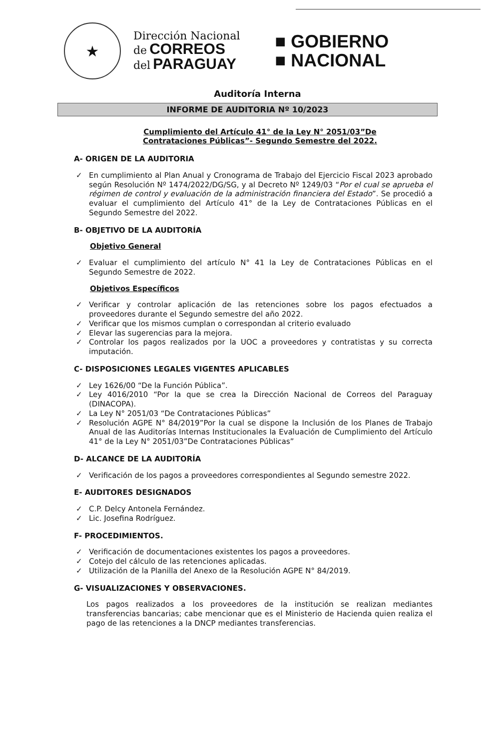★
Dirección Nacional
de CORREOS
del PARAGUAY
■ GOBIERNO
■ NACIONAL
Auditoría Interna
INFORME DE AUDITORIA Nº 10/2023
Cumplimiento del Artículo 41° de la Ley N° 2051/03”De Contrataciones Públicas”- Segundo Semestre del 2022.
A- ORIGEN DE LA AUDITORIA
✓ En cumplimiento al Plan Anual y Cronograma de Trabajo del Ejercicio Fiscal 2023 aprobado según Resolución Nº 1474/2022/DG/SG, y al Decreto Nº 1249/03 “Por el cual se aprueba el régimen de control y evaluación de la administración financiera del Estado”. Se procedió a evaluar el cumplimiento del Artículo 41° de la Ley de Contrataciones Públicas en el Segundo Semestre del 2022.
B- OBJETIVO DE LA AUDITORÍA
Objetivo General
✓ Evaluar el cumplimiento del artículo N° 41 la Ley de Contrataciones Públicas en el Segundo Semestre de 2022.
Objetivos Específicos
✓ Verificar y controlar aplicación de las retenciones sobre los pagos efectuados a proveedores durante el Segundo semestre del año 2022.
✓ Verificar que los mismos cumplan o correspondan al criterio evaluado
✓ Elevar las sugerencias para la mejora.
✓ Controlar los pagos realizados por la UOC a proveedores y contratistas y su correcta imputación.
C- DISPOSICIONES LEGALES VIGENTES APLICABLES
✓ Ley 1626/00 “De la Función Pública”.
✓ Ley 4016/2010 “Por la que se crea la Dirección Nacional de Correos del Paraguay (DINACOPA).
✓ La Ley N° 2051/03 “De Contrataciones Públicas”
✓ Resolución AGPE N° 84/2019”Por la cual se dispone la Inclusión de los Planes de Trabajo Anual de las Auditorías Internas Institucionales la Evaluación de Cumplimiento del Artículo 41° de la Ley N° 2051/03”De Contrataciones Públicas”
D- ALCANCE DE LA AUDITORÍA
✓ Verificación de los pagos a proveedores correspondientes al Segundo semestre 2022.
E- AUDITORES DESIGNADOS
✓ C.P. Delcy Antonela Fernández.
✓ Lic. Josefina Rodríguez.
F- PROCEDIMIENTOS.
✓ Verificación de documentaciones existentes los pagos a proveedores.
✓ Cotejo del cálculo de las retenciones aplicadas.
✓ Utilización de la Planilla del Anexo de la Resolución AGPE N° 84/2019.
G- VISUALIZACIONES Y OBSERVACIONES.
Los pagos realizados a los proveedores de la institución se realizan mediantes transferencias bancarias; cabe mencionar que es el Ministerio de Hacienda quien realiza el pago de las retenciones a la DNCP mediantes transferencias.